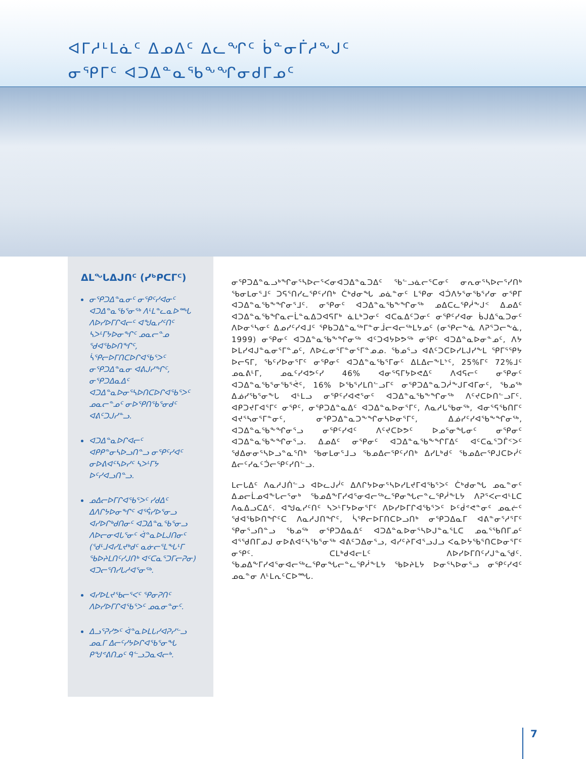ᐊᒥᓱᒻᒪᓈᑦ ᐃᓄᐃᑦ ᐃᓚᖏᑦ ᑳᓐᓂᒦᓱᖕᒍᑦ
ᓂᕿᒥᑦ ᐊᑐᐃᓐᓇᖃᖕᖏᓂᑯᒥᓄᑦ
ᐃᒪᖓᐃᒍᑎᑦ (ᓯᒃᑭᑕᒥᑦ)
ᓂᕿᑐᐃᓐᓇᓂᑦ ᓂᕿᑦᓯᐊᓂᑦ ᐊᑐᐃᓐᓇᖃᕐᓂᖅ ᐱᒻᒪᓐᓚᓇᐅᙵ ᐱᐅᓯᐅᒥᒋᐊᓕᑦ ᐊᖑᓇᓯᑦᑎᑦ ᓴᐳᒻᒥᔭᐅᓂᖏᑦ ᓄᓇᓕᓐᓄ ᖁᐊᖃᐅᑎᖏᑦ, ᓵᕿᓕᐅᒥᑎᑕᐅᒋᐊᖃᕐᐳᑦ ᓂᕿᑐᐃᓐᓇᓂ ᐊᕕᒍᓯᖏᑦ, ᓂᕿᑐᐃᓇᐃᑦ ᐊᑐᐃᓐᓇᐅᓂᕐᓴᐅᑎᑕᐅᒋᐊᖃᕐᐳᑦ ᓄᓇᓕᓐᓄᑦ ᓂᐅᕿᑎᖃᕐᓂᑯᑦ ᐊᕕᑦᑐᒍᓯᓐᓗ.
ᐊᑐᐃᓐᓇᐅᒋᐊᓕᑦ ᐊᑭᑭᓐᓂᓴᐅᓗᑎᓐᓗ ᓂᕿᑦᓯᐊᑦ ᓂᐅᕕᐊᑦᓴᐅᓯᑦ ᓴᐳᒻᒥᔭ ᐅᑦᓯᐊᓗᑎᓐᓗ.
ᓄᐃᓕᐅᒥᒋᐊᖃᕐᐳᑦ ᓯᑯᐃᑦ ᐃᐱᒋᔭᐅᓂᖏᑦ ᐊᕐᕌᓯᐅᕐᓂᓗ ᐊᓯᐅᒋᒃᑯᑎᓂᑦ ᐊᑐᐃᓐᓇᖃᕐᓂᓗ ᐱᐅᓕᓂᐊᒐᕐᓂᑦ ᐋᓐᓇᐅᒪᒍᑎᓂᑦ (ᖁᒻᒧᐊᓯᒪᔪᒃᑯᑦ ᓇᓃᓕᕐᒪᖓᒻᒥ ᖃᐅᔨᒪᑎᑦᓯᒍᑎᒃ ᐊᑦᑕᓇᕐᑐᒥᓕᕈᓂ) ᐊᑐᓕᕐᑎᓯᒐᓱᐊᕐᓂᖅ.
ᐊᓯᐅᒪᔪᖃᓕᕐᐸᑦ ᕿᓂᕈᑎᑦ ᐱᐅᓯᐅᒥᒋᐊᖃᕐᐳᑦ ᓄᓇᓂᓐᓂᑦ.
ᐃᓗᕐᕈᓯᕗᑦ ᐋᓐᓇᐅᒪᒐᓯᐊᕈᓯᓪᓗ ᓄᓇᒥ ᐃᓕᑦᓯᔭᐅᒋᐊᖃᕐᓂᖓ ᑭᖑᕝᕕᑎᓄᑦ ᑫᓪᓗᑐᓇᐊᓕᒃ.
ᓂᕿᑐᐃᓐᓇᓗᒃᖏᓂᕐᓴᐅᓕᕐᐸᓂᐊᑐᐃᓐᓇᑐᐃᑦ ᖃᓪᓗᓈᓕᕐᑕᓂᑦ ᓂᕆᓂᕐᓴᐅᓕᕐᓯᑎᒃ ᖃᓂᒪᓂᕐᒧᑦ ᑐᕋᕐᑎᓯᓚᕿᑦᓯᑎᒃ ᑖᒃᑯᓂᖓ ᓄᓈᓐᓂᑦ ᒪᕿᓂ ᐊᑑᐱᔭᕐᓂᖃᕐᓯᓂ ᓂᕿᒥ ᐊᑐᐃᓐᓇᖃᖕᖏᓂᕐᒧᑦ. ᓂᕿᓂᑦ ᐊᑐᐃᓐᓇᖃᖕᖏᓂᖅ ᓄᐃᑕᓚᕿᓲᖕᒍᑉ ᐃᓄᐃᑦ ᐊᑐᐃᓐᓇᖃᖏᓇᓕᒫᓐᓇᐃᑐᐊᕋᒥᒃ ᓈᒪᒃᑐᓂᑦ ᐊᑕᓇᐃᑦᑐᓂᑦ ᓂᕿᑦᓯᐊᓂ ᑳᒍᐃᕐᓇᑐᓂᑦ ᐱᐅᓂᕐᓴᓂᑦ ᐃᓄᓯᑦᓯᐊᒧᑦ ᕿᑲᑐᐃᓐᓇᖅᒥᓐᓂᒨᓕᐊᓕᖅᒪᔭᓄᑦ (ᓂᕿᓕᖕᓈ ᐱᕈᕐᑐᓕᖕᓈ, 1999) ᓂᕿᓂᑦ ᐊᑐᐃᓐᓇᖃᖕᖏᓂᖅ ᐊᑦᑐᐊᔭᐅᕗᖅ ᓂᕿᑦ ᐊᑐᐃᓐᓇᐅᓂᓐᓄᑦ, ᐱᔭ ᐅᒪᓯᐊᒍᓐᓇᓂᕐᒥᓐᓄᑦ, ᐱᐅᓛᓂᕐᒥᓐᓂᕐᒥᓐᓄᓄ. ᖃᓄᕐᓗ ᐊᕕᑦᑐᑕᐅᓯᒪᒍᓯᖕᒪ ᕿᒥᕐᕿᔭ ᐅᓕᕋᒥ, ᖃᑦᓯᐅᓂᕐᒥᑦ ᓂᕿᓂᑦ ᐊᑐᐃᓐᓇᖃᕐᒥᓂᑦ ᐃᒪᐃᓕᖕᒪᔾᑦ, 25%ᒥᑦ 72%ᒧᑦ ᓄᓇᕕᒻᒥ, ᓄᓇᑦᓯᐊᕗᑦᓯ 46% ᐊᓂᕐᕋᒥᔭᐅᕙᐃᑦ ᐱᐊᕋᓕᑦ ᓂᕿᓂᑦ ᐊᑐᐃᓐᓇᖃᕐᓂᖃᕐᕚᑦ, 16% ᐅᖃᕐᓯᒪᑎᓪᓗᒥᑦ ᓂᕿᑐᐃᓐᓇᑐᓲᖕᒍᒥᐊᒥᓂᑦ, ᖃᓄᖅ ᐃᓅᓯᖃᕐᓂᖕᒐ ᐊᒻᒪᓗ ᓂᕿᑦᓯᐊᕙᕐᓂᑦ ᐊᑐᐃᓐᓇᖃᖕᖏᓂᖅ ᐱᑦᔪᑕᐅᑎᓪᓗᒥᑦ. ᐊᑭᑐᔪᒥᐊᕐᒥᑦ ᓂᕿᑦ, ᓂᕿᑐᐃᓐᓇᐃᑦ ᐊᑐᐃᓐᓇᐅᓂᕐᒥᑦ, ᐱᓇᓱᒐᖃᓂᖅ, ᐊᓂᕐᕋᖃᑎᒥᑦ ᐊᔪᕐᓴᓂᕐᒥᓐᓂᑦ, ᓂᕿᑐᐃᓐᓇᑐᖕᖏᓂᓴᐅᓂᕐᒥᑦ, ᐃᓅᓯᑦᓯᐊᖃᖕᖏᓂᖅ, ᐊᑐᐃᓐᓇᖃᖕᖏᓂᕐᓗ ᓂᕿᑦᓯᐊᑦ ᐱᑦᔪᑕᐅᕗᑦ ᐅᓄᕐᓂᖓᓂᑦ ᓂᕿᓂᑦ ᐊᑐᐃᓐᓇᖃᖕᖏᓂᕐᓗ. ᐃᓄᐃᑦ ᓂᕿᓂᑦ ᐊᑐᐃᓐᓇᖃᖕᖏᒥᐃᑦ ᐊᑦᑕᓇᕐᑐᒦᑉᐳᑦ ᖁᐃᓂᓂᕐᓴᐅᓗᓐᓇᕐᑎᒃ ᖃᓂᒪᓂᕐᒧᓗ ᖃᓄᐃᓕᕿᑦᓯᑎᒃ ᐃᓯᒪᒃᑯᑦ ᖃᓄᐃᓕᕿᒍᑕᐅᓰᑦ ᐃᓕᑦᓯᓇᑦᑑᓕᕿᑦᓯᑎᓪᓗ.
ᒪᓕᒐᐃᑦ ᐱᓇᓱᒍᑏᓪᓗ ᐊᐅᓚᒍᓰᑦ ᐃᐱᒋᔭᐅᓂᕐᓴᐅᓯᒪᔪᒥᐊᖃᕐᐳᑦ ᑖᒃᑯᓂᖓ ᓄᓇᓐᓂᑦ ᐃᓄᓕᒫᓄᐊᖕᒐᓕᕐᓂᒃ ᖃᓄᐃᖕᒥᓯᐊᕐᓂᐊᓕᖅᓚᕿᓂᖓᓕᓐᓚᕿᓲᖕᒪᔭ ᐱᕈᕐᐸᓕᐊᒻᒪᑕ ᐱᓇᐃᓗᑕᐃᑦ. ᐊᖑᓇᓯᑦᑎᑦ ᓴᐳᒻᒥᔭᐅᓂᕐᒥᑦ ᐱᐅᓯᐅᒥᒋᐊᖃᕐᐳᑦ ᐅᑦᑰᕝᕙᓐᓂᑦ ᓄᓇᓖᑦ ᖁᐊᖃᐅᑎᖏᑦᑕ ᐱᓇᓱᒍᑎᖏᑦ, ᓵᕿᓕᐅᒥᑎᑕᐅᓗᑎᒃ ᓂᕿᑐᐃᓇᒥ ᐊᕕᓐᓂᕐᓱᕐᒥᑦ ᕿᓂᕐᓗᑎᓐᓗ ᖃᓄᖅ ᓂᕿᑐᐃᓇᐃᑦ ᐊᑐᐃᓐᓇᐅᓂᕐᓴᐅᒍᓐᓇᕐᒪᑕ ᓄᓇᕐᖃᑎᒥᓄᑦ ᐊᕐᖁᑎᒥᓄᒍ ᓂᐅᕕᐊᑦᓴᖃᕐᓂᖅ ᐊᕕᑦᑐᐃᓂᕐᓗ, ᐊᓯᑦᔨᒥᐊᕐᓗᒍᓗ ᐸᓇᐅᔭᖃᕐᑎᑕᐅᓂᕐᒥᑦ ᓂᕿᑦ. ᑕᒪᒃᑯᐊᓕᒪᑦ ᐱᐅᓯᐅᒥᑎᑦᓯᒍᓐᓇᖁᑦ. ᖃᓄᐃᖕᒥᓯᐊᕐᓂᐊᓕᖅᓚᕿᓂᖓᓕᓐᓚᕿᓲᖕᒪᔭ ᖃᐅᔨᒪᔭ ᐅᓂᕐᓴᐅᓂᕐᓗ ᓂᕿᑦᓯᐊᑦ ᓄᓇᓐᓂ ᐱᒻᒪᕆᑦᑕᐅᙵ.
7